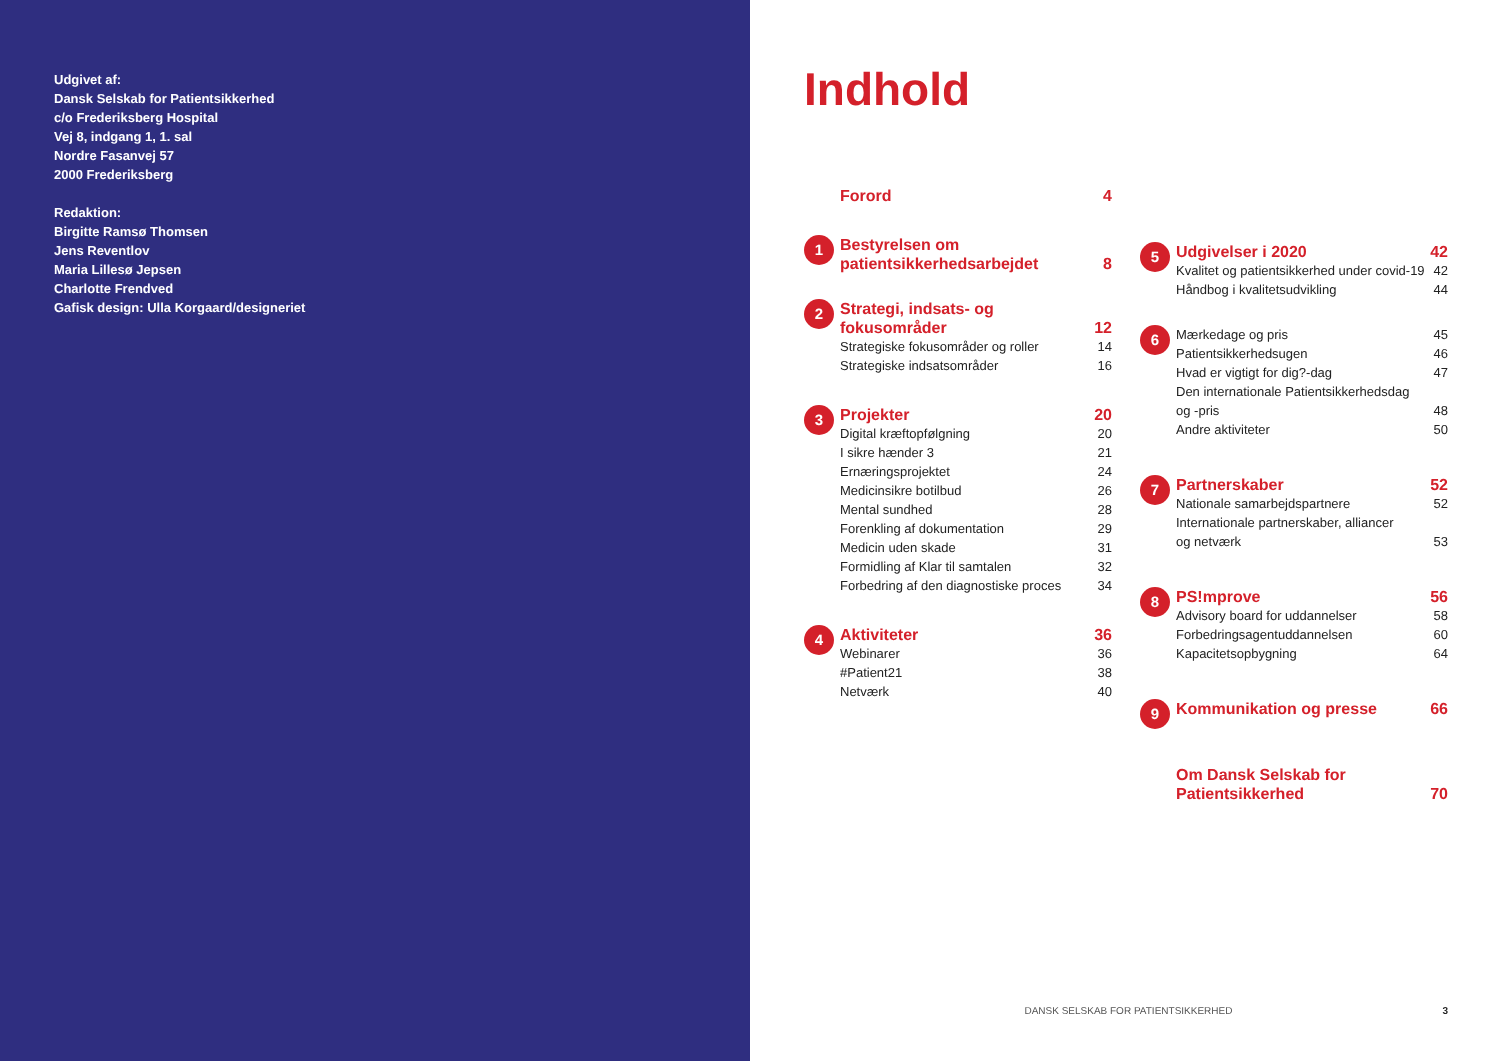Udgivet af:
Dansk Selskab for Patientsikkerhed
c/o Frederiksberg Hospital
Vej 8, indgang 1, 1. sal
Nordre Fasanvej 57
2000 Frederiksberg
Redaktion:
Birgitte Ramsø Thomsen
Jens Reventlov
Maria Lillesø Jepsen
Charlotte Frendved
Gafisk design: Ulla Korgaard/designeriet
Indhold
Forord 4
1
Bestyrelsen om
patientsikkerhedsarbejdet 8
2
Strategi, indsats- og
fokusområder 12
Strategiske fokusområder og roller 14
Strategiske indsatsområder 16
3
Projekter 20
Digital kræftopfølgning 20
I sikre hænder 3 21
Ernæringsprojektet 24
Medicinsikre botilbud 26
Mental sundhed 28
Forenkling af dokumentation 29
Medicin uden skade 31
Formidling af Klar til samtalen 32
Forbedring af den diagnostiske proces 34
4
Aktiviteter 36
Webinarer 36
#Patient21 38
Netværk 40
5
Udgivelser i 2020 42
Kvalitet og patientsikkerhed under covid-19 42
Håndbog i kvalitetsudvikling 44
6
Mærkedage og pris 45
Patientsikkerhedsugen 46
Hvad er vigtigt for dig?-dag 47
Den internationale Patientsikkerhedsdag
og -pris 48
Andre aktiviteter 50
7
Partnerskaber 52
Nationale samarbejdspartnere 52
Internationale partnerskaber, alliancer
og netværk 53
8
PS!mprove 56
Advisory board for uddannelser 58
Forbedringsagentuddannelsen 60
Kapacitetsopbygning 64
9
Kommunikation og presse 66
Om Dansk Selskab for
Patientsikkerhed 70
DANSK SELSKAB FOR PATIENTSIKKERHED 3